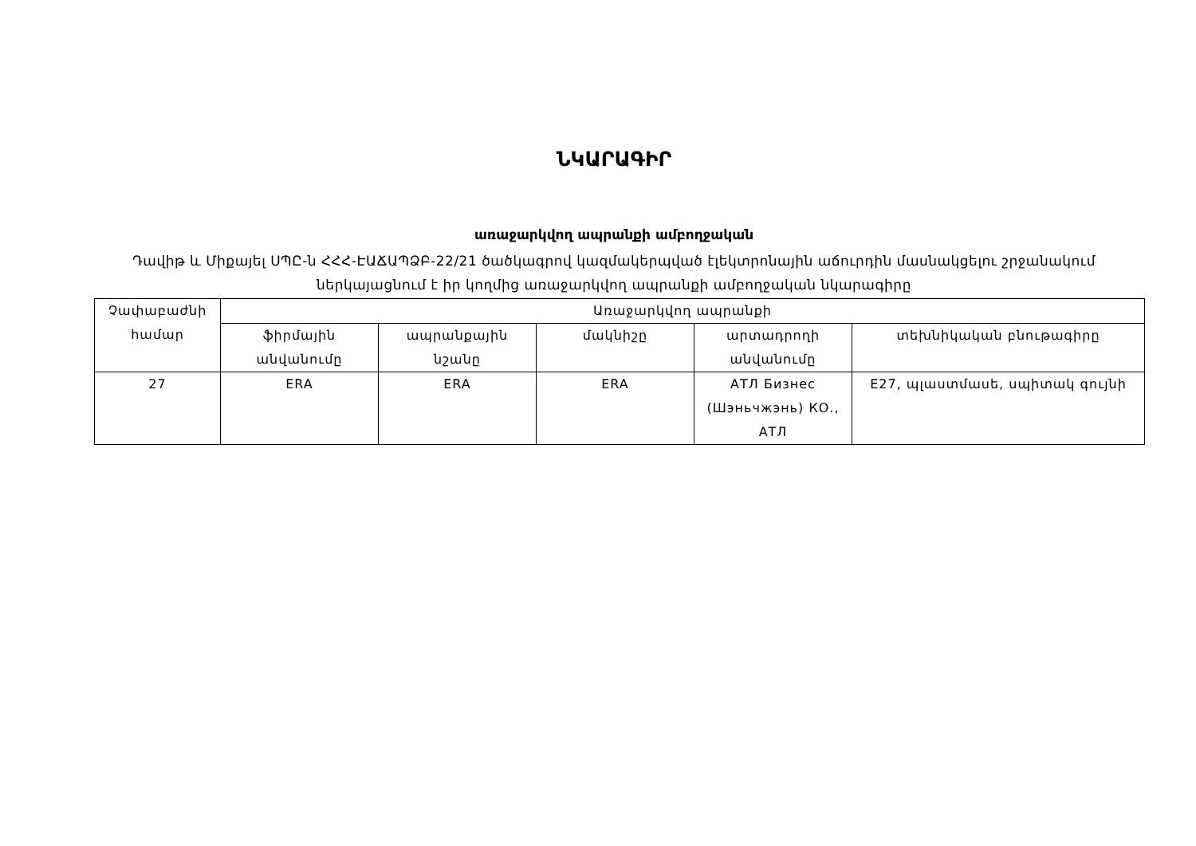ՆԿԱՐԱԳԻՐ
առաջարկվող ապրանքի ամբողջական
Դավիթ և Միքայել ՍՊԸ-ն ՀՀՀ-ԷԱՃԱՊՁԲ-22/21 ծածկագրով կազմակերպված էլեկտրոնային աճուրդին մասնակցելու շրջանակում ներկայացնում է իր կողմից առաջարկվող ապրանքի ամբողջական նկարագիրը
| Չափաբաժնի համար | Առաջարկվող ապրանքի | | | | |
| --- | --- | --- | --- | --- | --- |
| | ֆիրմային անվանումը | ապրանքային նշանը | մակնիշը | արտադրողի անվանումը | տեխնիկական բնութագիրը |
| 27 | ERA | ERA | ERA | АТЛ Бизнес (Шэньчжэнь) КО., АТЛ | E27, պլաստմասե, սպիտակ գույնի |